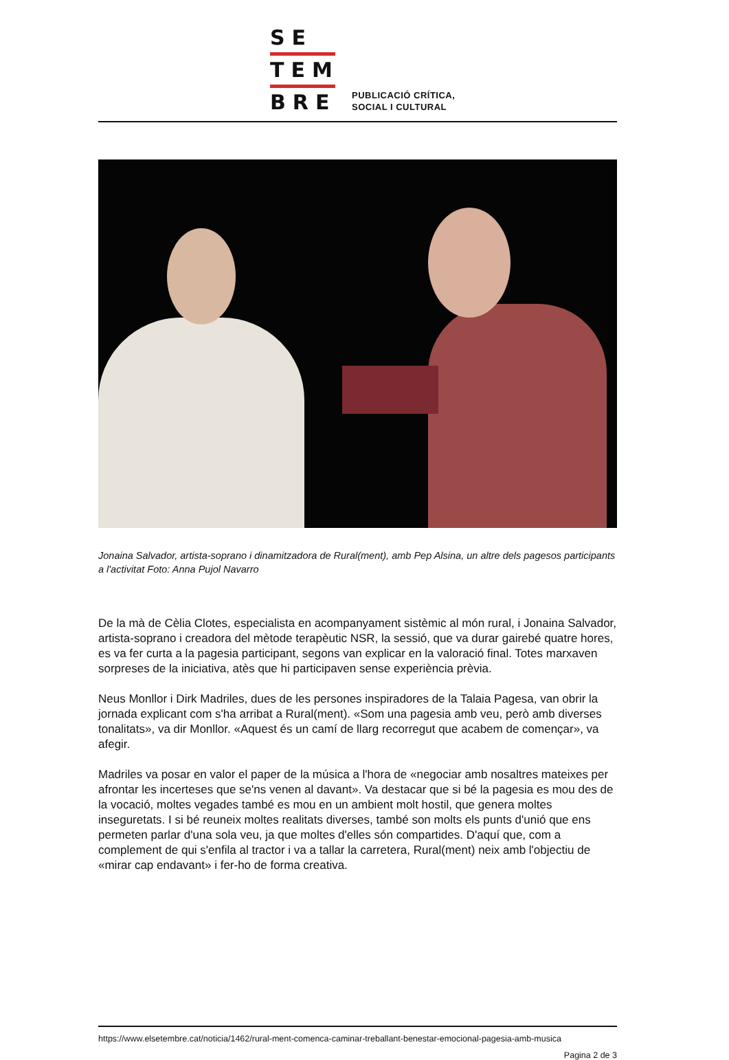SE
TEM
BRE
PUBLICACIÓ CRÍTICA,
SOCIAL I CULTURAL
Jonaina Salvador, artista-soprano i dinamitzadora de Rural(ment), amb Pep Alsina, un altre dels pagesos participants a l'activitat Foto: Anna Pujol Navarro
De la mà de Cèlia Clotes, especialista en acompanyament sistèmic al món rural, i Jonaina Salvador, artista-soprano i creadora del mètode terapèutic NSR, la sessió, que va durar gairebé quatre hores, es va fer curta a la pagesia participant, segons van explicar en la valoració final. Totes marxaven sorpreses de la iniciativa, atès que hi participaven sense experiència prèvia.
Neus Monllor i Dirk Madriles, dues de les persones inspiradores de la Talaia Pagesa, van obrir la jornada explicant com s'ha arribat a Rural(ment). «Som una pagesia amb veu, però amb diverses tonalitats», va dir Monllor. «Aquest és un camí de llarg recorregut que acabem de començar», va afegir.
Madriles va posar en valor el paper de la música a l'hora de «negociar amb nosaltres mateixes per afrontar les incerteses que se'ns venen al davant». Va destacar que si bé la pagesia es mou des de la vocació, moltes vegades també es mou en un ambient molt hostil, que genera moltes inseguretats. I si bé reuneix moltes realitats diverses, també son molts els punts d'unió que ens permeten parlar d'una sola veu, ja que moltes d'elles són compartides. D'aquí que, com a complement de qui s'enfila al tractor i va a tallar la carretera, Rural(ment) neix amb l'objectiu de «mirar cap endavant» i fer-ho de forma creativa.
https://www.elsetembre.cat/noticia/1462/rural-ment-comenca-caminar-treballant-benestar-emocional-pagesia-amb-musica
Pagina 2 de 3